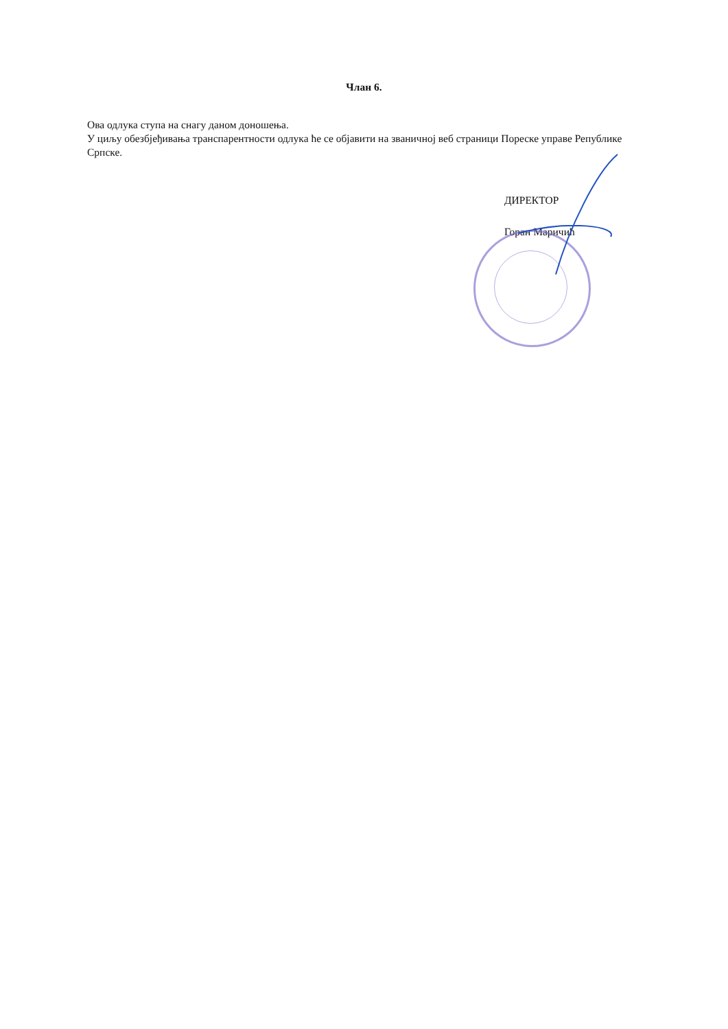Члан 6.
Ова одлука ступа на снагу даном доношења.
У циљу обезбјеђивања транспарентности одлука ће се објавити на званичној веб страници Пореске управе Републике Српске.
ДИРЕКТОР
Горан Маричић